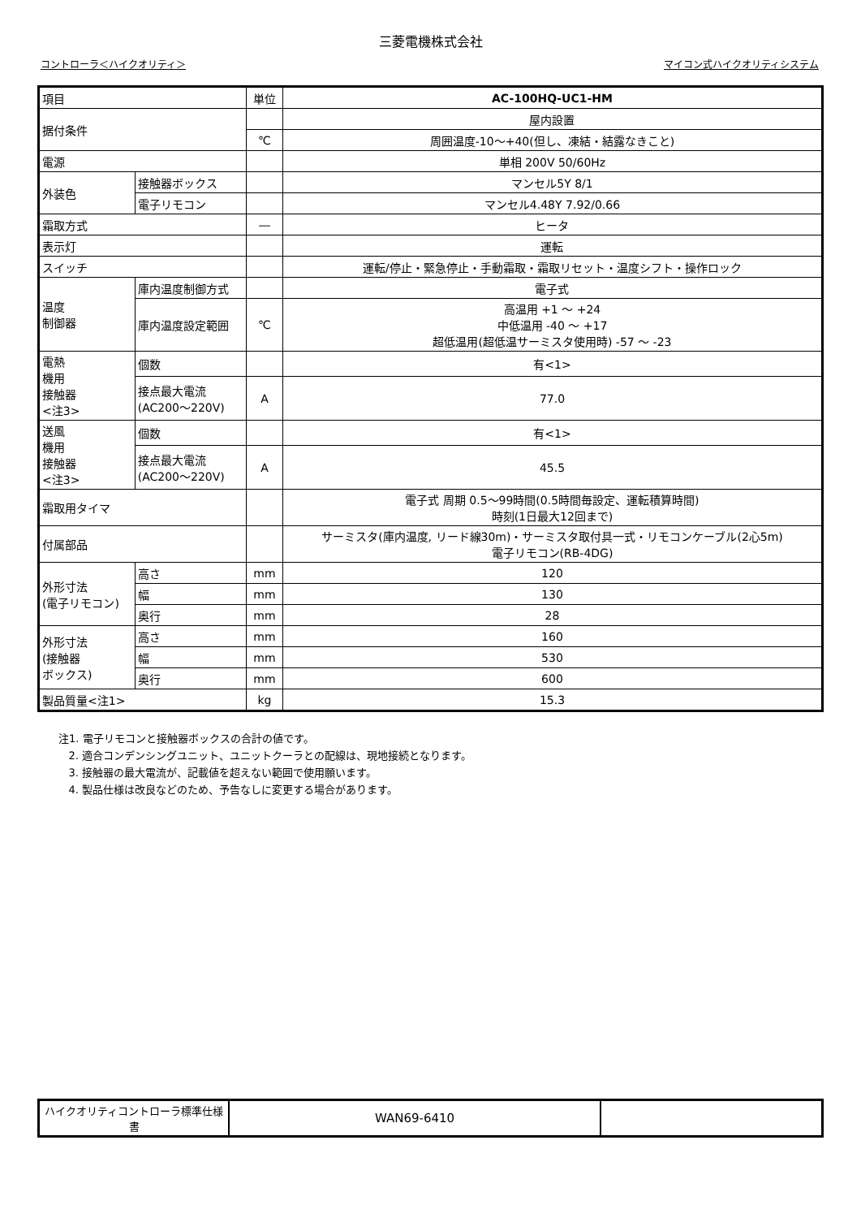三菱電機株式会社
コントローラ＜ハイクオリティ＞ マイコン式ハイクオリティシステム
| 項目 | | | 単位 | AC-100HQ-UC1-HM |
| 据付条件 | | | | 屋内設置 |
| | | | ℃ | 周囲温度-10～+40(但し、凍結・結露なきこと) |
| 電源 | | | | 単相 200V 50/60Hz |
| 外装色 | 接触器ボックス | | | マンセル5Y 8/1 |
| | 電子リモコン | | | マンセル4.48Y 7.92/0.66 |
| 霜取方式 | | | ― | ヒータ |
| 表示灯 | | | | 運転 |
| スイッチ | | | | 運転/停止・緊急停止・手動霜取・霜取リセット・温度シフト・操作ロック |
| 温度 制御器 | 庫内温度制御方式 | | | 電子式 |
| | 庫内温度設定範囲 | | ℃ | 高温用 +1 ～ +24 中低温用 -40 ～ +17 超低温用(超低温サーミスタ使用時) -57 ～ -23 |
| 電熱 機用 接触器 <注3> | 個数 | | | 有<1> |
| | 接点最大電流 (AC200～220V) | | A | 77.0 |
| 送風 機用 接触器 <注3> | 個数 | | | 有<1> |
| | 接点最大電流 (AC200～220V) | | A | 45.5 |
| 霜取用タイマ | | | | 電子式 周期 0.5～99時間(0.5時間毎設定、運転積算時間) 時刻(1日最大12回まで) |
| 付属部品 | | | | サーミスタ(庫内温度, リード線30m)・サーミスタ取付具一式・リモコンケーブル(2心5m) 電子リモコン(RB-4DG) |
| 外形寸法 (電子リモコン) | | 高さ | mm | 120 |
| | | 幅 | mm | 130 |
| | | 奥行 | mm | 28 |
| 外形寸法 (接触器 ボックス) | | 高さ | mm | 160 |
| | | 幅 | mm | 530 |
| | | 奥行 | mm | 600 |
| 製品質量<注1> | | | kg | 15.3 |
注1. 電子リモコンと接触器ボックスの合計の値です。
2. 適合コンデンシングユニット、ユニットクーラとの配線は、現地接続となります。
3. 接触器の最大電流が、記載値を超えない範囲で使用願います。
4. 製品仕様は改良などのため、予告なしに変更する場合があります。
| ハイクオリティコントローラ標準仕様書 | WAN69-6410 | |